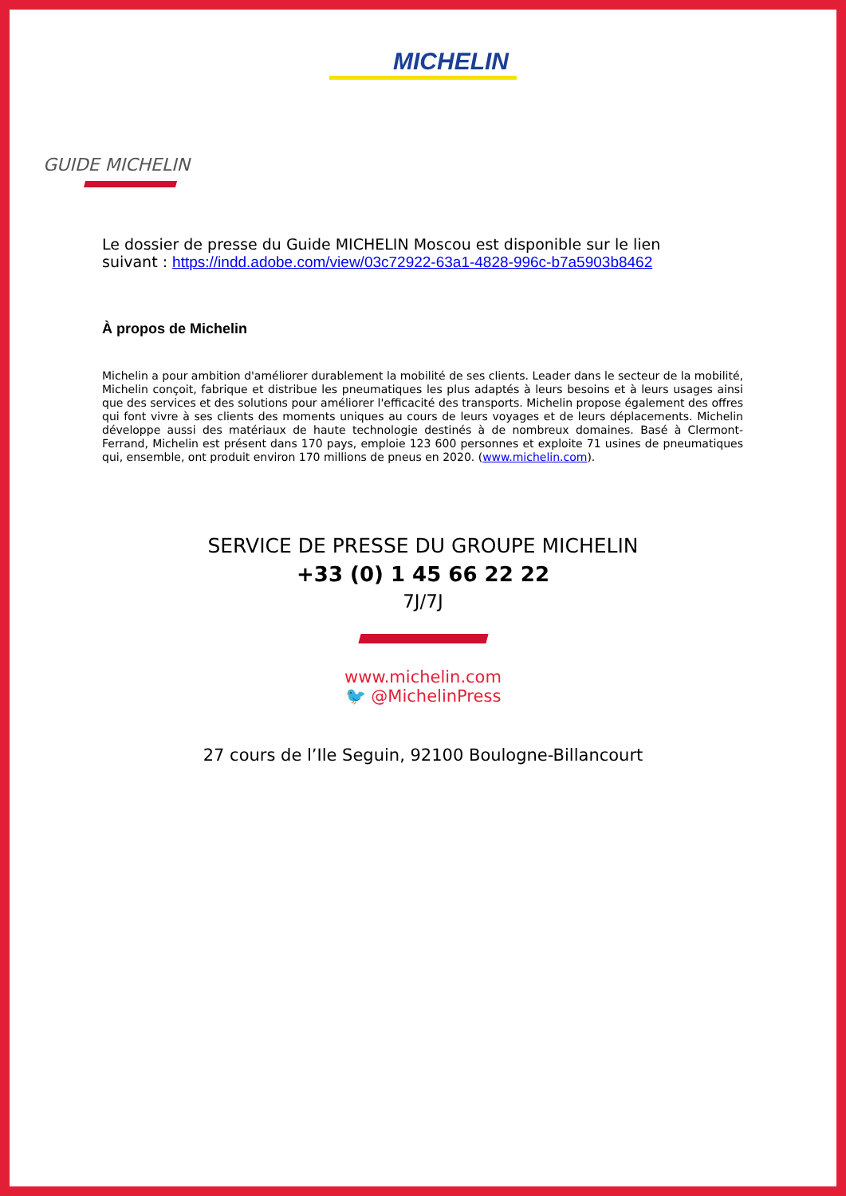MICHELIN
GUIDE MICHELIN
Le dossier de presse du Guide MICHELIN Moscou est disponible sur le lien suivant : https://indd.adobe.com/view/03c72922-63a1-4828-996c-b7a5903b8462
À propos de Michelin
Michelin a pour ambition d'améliorer durablement la mobilité de ses clients. Leader dans le secteur de la mobilité, Michelin conçoit, fabrique et distribue les pneumatiques les plus adaptés à leurs besoins et à leurs usages ainsi que des services et des solutions pour améliorer l'efficacité des transports. Michelin propose également des offres qui font vivre à ses clients des moments uniques au cours de leurs voyages et de leurs déplacements. Michelin développe aussi des matériaux de haute technologie destinés à de nombreux domaines. Basé à Clermont-Ferrand, Michelin est présent dans 170 pays, emploie 123 600 personnes et exploite 71 usines de pneumatiques qui, ensemble, ont produit environ 170 millions de pneus en 2020. (www.michelin.com).
SERVICE DE PRESSE DU GROUPE MICHELIN
+33 (0) 1 45 66 22 22
7J/7J
www.michelin.com
🐦 @MichelinPress
27 cours de l’Ile Seguin, 92100 Boulogne-Billancourt